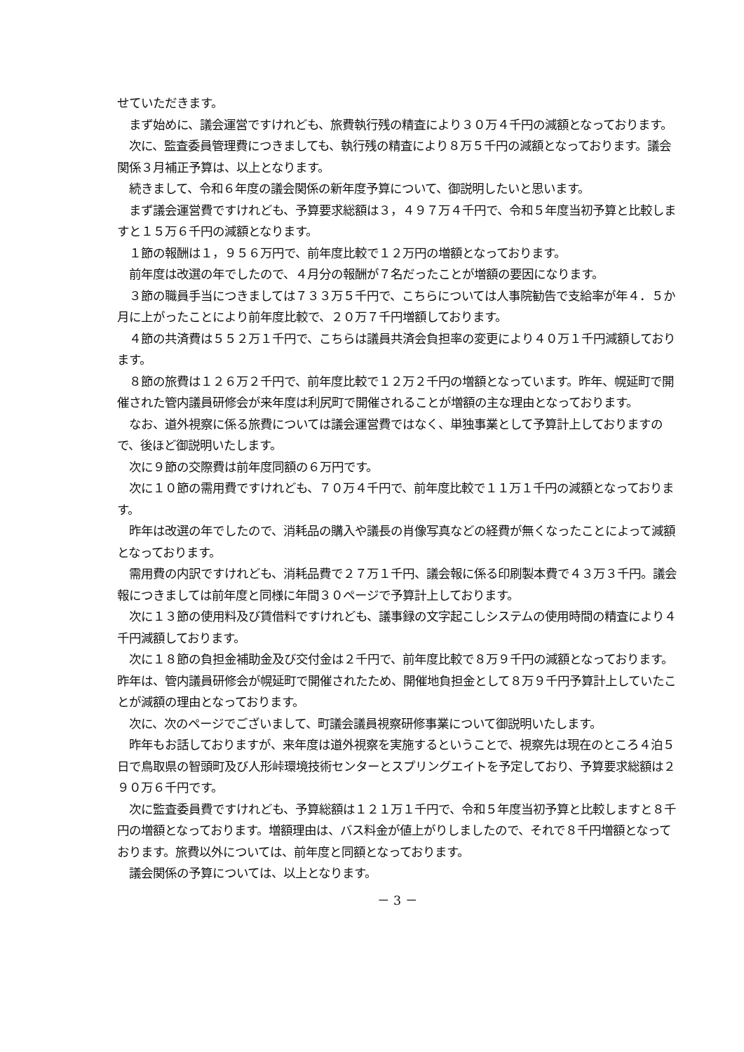せていただきます。
　まず始めに、議会運営ですけれども、旅費執行残の精査により３０万４千円の減額となっております。
　次に、監査委員管理費につきましても、執行残の精査により８万５千円の減額となっております。議会関係３月補正予算は、以上となります。
　続きまして、令和６年度の議会関係の新年度予算について、御説明したいと思います。
　まず議会運営費ですけれども、予算要求総額は３，４９７万４千円で、令和５年度当初予算と比較しますと１５万６千円の減額となります。
　１節の報酬は１，９５６万円で、前年度比較で１２万円の増額となっております。
　前年度は改選の年でしたので、４月分の報酬が７名だったことが増額の要因になります。
　３節の職員手当につきましては７３３万５千円で、こちらについては人事院勧告で支給率が年４．５か月に上がったことにより前年度比較で、２０万７千円増額しております。
　４節の共済費は５５２万１千円で、こちらは議員共済会負担率の変更により４０万１千円減額しております。
　８節の旅費は１２６万２千円で、前年度比較で１２万２千円の増額となっています。昨年、幌延町で開催された管内議員研修会が来年度は利尻町で開催されることが増額の主な理由となっております。
　なお、道外視察に係る旅費については議会運営費ではなく、単独事業として予算計上しておりますので、後ほど御説明いたします。
　次に９節の交際費は前年度同額の６万円です。
　次に１０節の需用費ですけれども、７０万４千円で、前年度比較で１１万１千円の減額となっております。
　昨年は改選の年でしたので、消耗品の購入や議長の肖像写真などの経費が無くなったことによって減額となっております。
　需用費の内訳ですけれども、消耗品費で２７万１千円、議会報に係る印刷製本費で４３万３千円。議会報につきましては前年度と同様に年間３０ページで予算計上しております。
　次に１３節の使用料及び賃借料ですけれども、議事録の文字起こしシステムの使用時間の精査により４千円減額しております。
　次に１８節の負担金補助金及び交付金は２千円で、前年度比較で８万９千円の減額となっております。昨年は、管内議員研修会が幌延町で開催されたため、開催地負担金として８万９千円予算計上していたことが減額の理由となっております。
　次に、次のページでございまして、町議会議員視察研修事業について御説明いたします。
　昨年もお話しておりますが、来年度は道外視察を実施するということで、視察先は現在のところ４泊５日で鳥取県の智頭町及び人形峠環境技術センターとスプリングエイトを予定しており、予算要求総額は２９０万６千円です。
　次に監査委員費ですけれども、予算総額は１２１万１千円で、令和５年度当初予算と比較しますと８千円の増額となっております。増額理由は、バス料金が値上がりしましたので、それで８千円増額となっております。旅費以外については、前年度と同額となっております。
　議会関係の予算については、以上となります。
－ 3 －